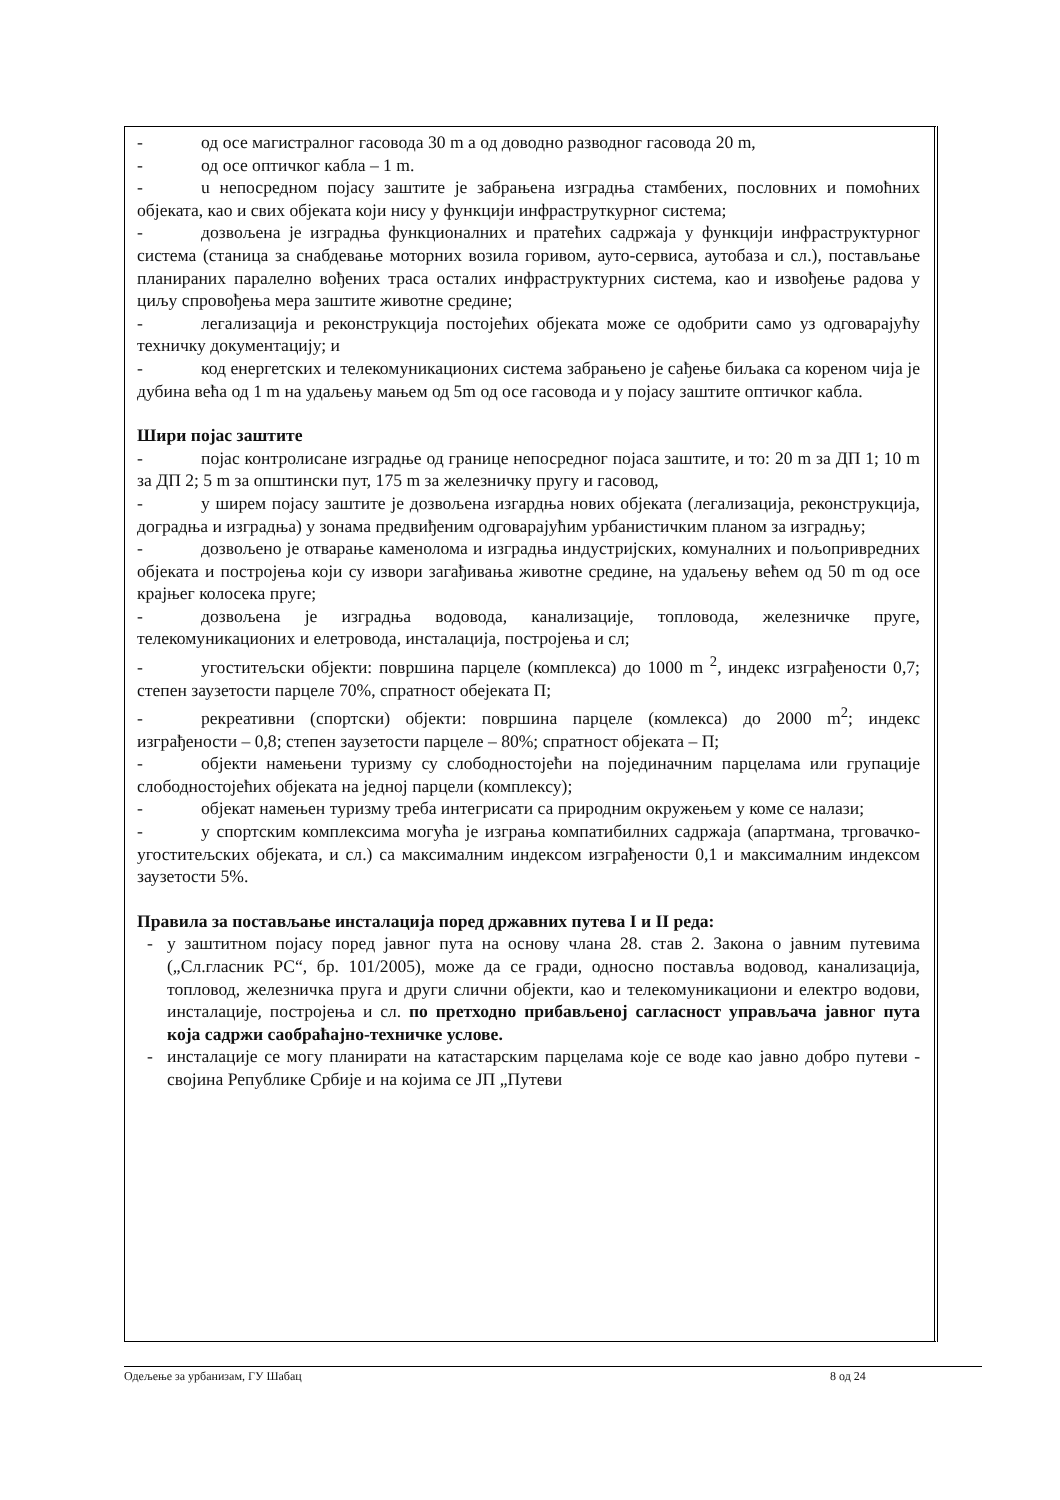- од осе магистралног гасовода 30 m а од доводно разводног гасовода 20 m,
- од осе оптичког кабла – 1 m.
- u непосредном појасу заштите је забрањена изградња стамбених, пословних и помоћних објеката, као и свих објеката који нису у функцији инфраструткурног система;
- дозвољена је изградња функционалних и пратећих садржаја у функцији инфраструктурног система (станица за снабдевање моторних возила горивом, ауто-сервиса, аутобаза и сл.), постављање планираних паралелно вођених траса осталих инфраструктурних система, као и извођење радова у циљу спровођења мера заштите животне средине;
- легализација и реконструкција постојећих објеката може се одобрити само уз одговарајућу техничку документацију; и
- код енергетских и телекомуникационих система забрањено је сађење биљака са кореном чија је дубина већа од 1 m на удаљењу мањем од 5m од осе гасовода и у појасу заштите оптичког кабла.
Шири појас заштите
- појас контролисане изградње од границе непосредног појаса заштите, и то: 20 m за ДП 1; 10 m за ДП 2; 5 m за општински пут, 175 m за железничку пругу и гасовод,
- у ширем појасу заштите је дозвољена изгардња нових објеката (легализација, реконструкција, доградња и изградња) у зонама предвиђеним одговарајућим урбанистичким планом за изградњу;
- дозвољено је отварање каменолома и изградња индустријских, комуналних и пољопривредних објеката и постројења који су извори загађивања животне средине, на удаљењу већем од 50 m од осе крајњег колосека пруге;
- дозвољена је изградња водовода, канализације, топловода, железничке пруге, телекомуникационих и елетровода, инсталација, постројења и сл;
- угоститељски објекти: површина парцеле (комплекса) до 1000 m <sup>2</sup>, индекс изграђености 0,7; степен заузетости парцеле 70%, спратност обејеката П;
- рекреативни (спортски) објекти: површина парцеле (комлекса) до 2000 m<sup>2</sup>; индекс изграђености – 0,8; степен заузетости парцеле – 80%; спратност објеката – П;
- објекти намењени туризму су слободностојећи на појединачним парцелама или групације слободностојећих објеката на једној парцели (комплексу);
- објекат намењен туризму треба интегрисати са природним окружењем у коме се налази;
- у спортским комплексима могућа је изграња компатибилних садржаја (апартмана, трговачко-угоститељских објеката, и сл.) са максималним индексом изграђености 0,1 и максималним индексом заузетости 5%.
Правила за постављање инсталација поред државних путева I и II реда:
- у заштитном појасу поред јавног пута на основу члана 28. став 2. Закона о јавним путевима („Сл.гласник РС“, бр. 101/2005), може да се гради, односно поставља водовод, канализација, топловод, железничка пруга и други слични објекти, као и телекомуникациони и електро водови, инсталације, постројења и сл. по претходно прибављеној сагласност управљача јавног пута која садржи саобраћајно-техничке услове.
- инсталације се могу планирати на катастарским парцелама које се воде као јавно добро путеви - својина Републике Србије и на којима се ЈП „Путеви
Одељење за урбанизам, ГУ Шабац 8 од 24